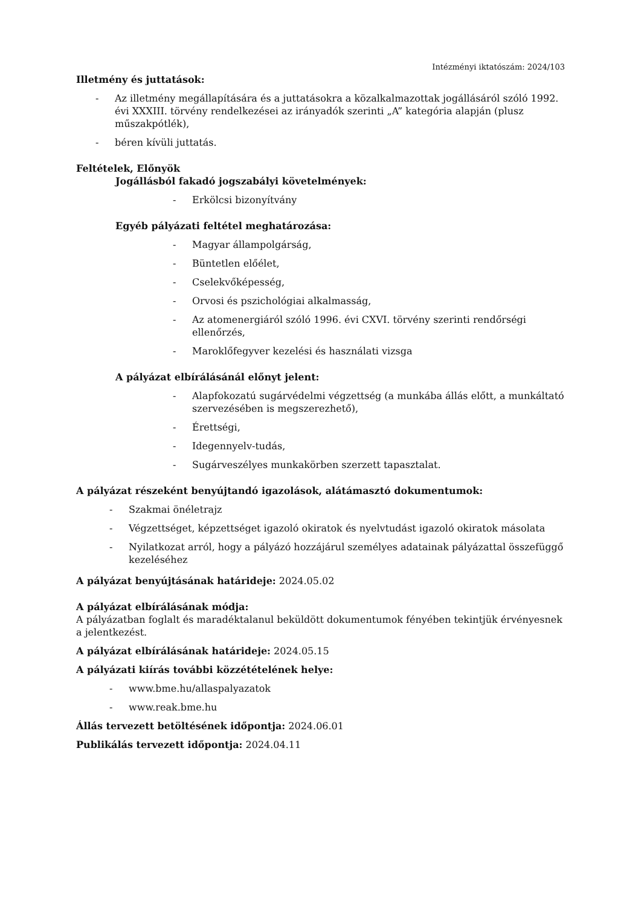Intézményi iktatószám: 2024/103
Illetmény és juttatások:
- Az illetmény megállapítására és a juttatásokra a közalkalmazottak jogállásáról szóló 1992. évi XXXIII. törvény rendelkezései az irányadók szerinti „A” kategória alapján (plusz műszakpótlék),
- béren kívüli juttatás.
Feltételek, Előnyök
Jogállásból fakadó jogszabályi követelmények:
- Erkölcsi bizonyítvány
Egyéb pályázati feltétel meghatározása:
- Magyar állampolgárság,
- Büntetlen előélet,
- Cselekvőképesség,
- Orvosi és pszichológiai alkalmasság,
- Az atomenergiáról szóló 1996. évi CXVI. törvény szerinti rendőrségi ellenőrzés,
- Maroklőfegyver kezelési és használati vizsga
A pályázat elbírálásánál előnyt jelent:
- Alapfokozatú sugárvédelmi végzettség (a munkába állás előtt, a munkáltató szervezésében is megszerezhető),
- Érettségi,
- Idegennyelv-tudás,
- Sugárveszélyes munkakörben szerzett tapasztalat.
A pályázat részeként benyújtandó igazolások, alátámasztó dokumentumok:
- Szakmai önéletrajz
- Végzettséget, képzettséget igazoló okiratok és nyelvtudást igazoló okiratok másolata
- Nyilatkozat arról, hogy a pályázó hozzájárul személyes adatainak pályázattal összefüggő kezeléséhez
A pályázat benyújtásának határideje: 2024.05.02
A pályázat elbírálásának módja:
A pályázatban foglalt és maradéktalanul beküldött dokumentumok fényében tekintjük érvényesnek a jelentkezést.
A pályázat elbírálásának határideje: 2024.05.15
A pályázati kiírás további közzétételének helye:
- www.bme.hu/allaspalyazatok
- www.reak.bme.hu
Állás tervezett betöltésének időpontja: 2024.06.01
Publikálás tervezett időpontja: 2024.04.11